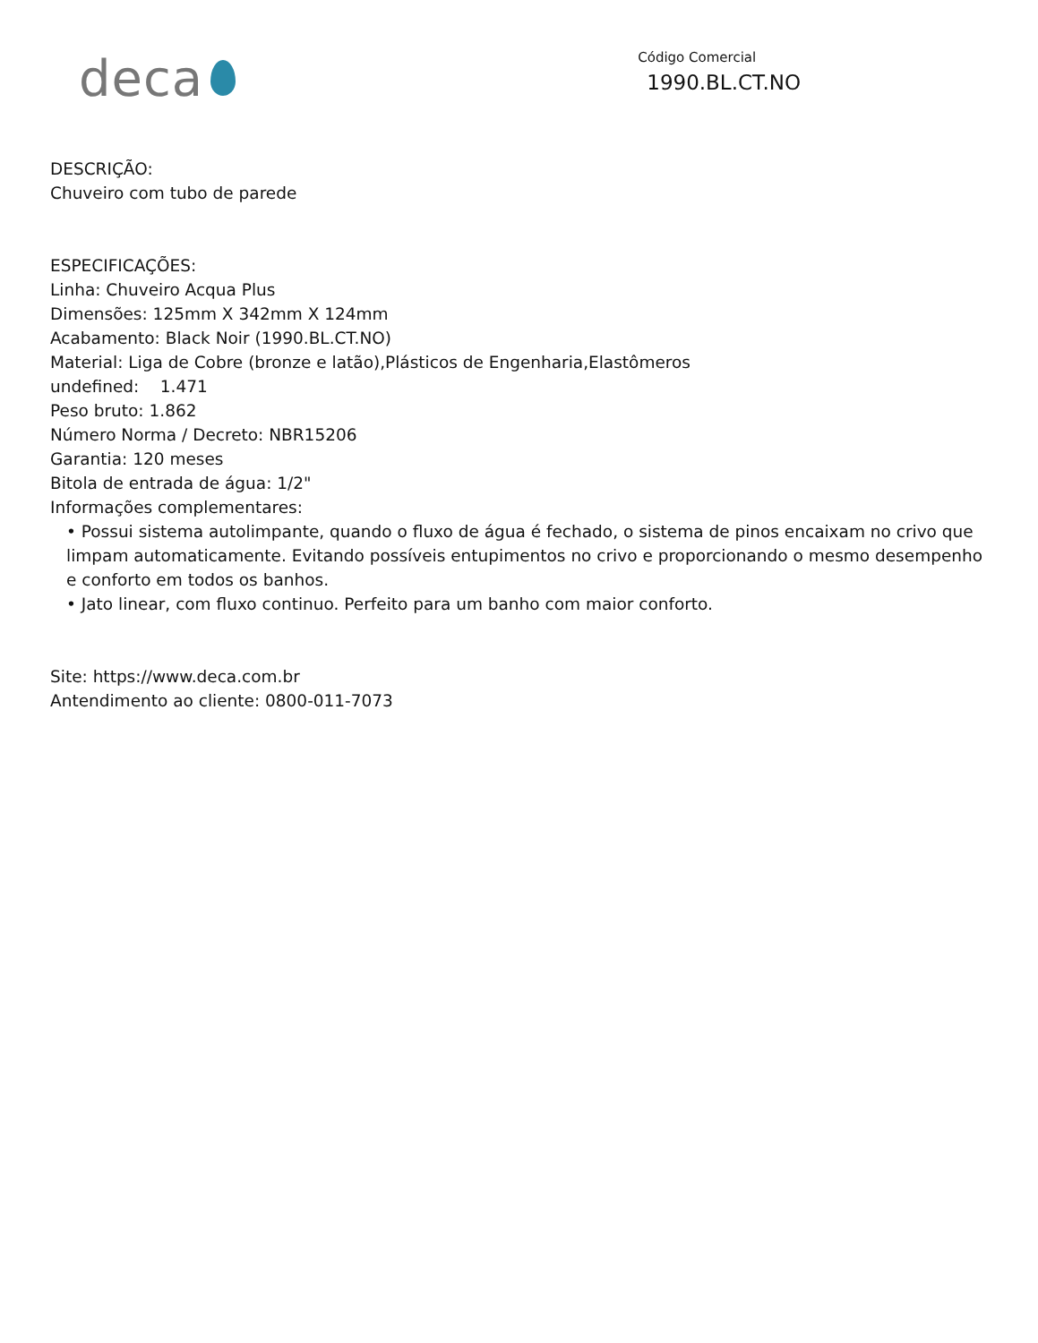deca
Código Comercial
1990.BL.CT.NO
DESCRIÇÃO:
Chuveiro com tubo de parede
ESPECIFICAÇÕES:
Linha: Chuveiro Acqua Plus
Dimensões: 125mm X 342mm X 124mm
Acabamento: Black Noir (1990.BL.CT.NO)
Material: Liga de Cobre (bronze e latão),Plásticos de Engenharia,Elastômeros
undefined: 1.471
Peso bruto: 1.862
Número Norma / Decreto: NBR15206
Garantia: 120 meses
Bitola de entrada de água: 1/2"
Informações complementares:
• Possui sistema autolimpante, quando o fluxo de água é fechado, o sistema de pinos encaixam no crivo que limpam automaticamente. Evitando possíveis entupimentos no crivo e proporcionando o mesmo desempenho e conforto em todos os banhos.
• Jato linear, com fluxo continuo. Perfeito para um banho com maior conforto.
Site: https://www.deca.com.br
Antendimento ao cliente: 0800-011-7073